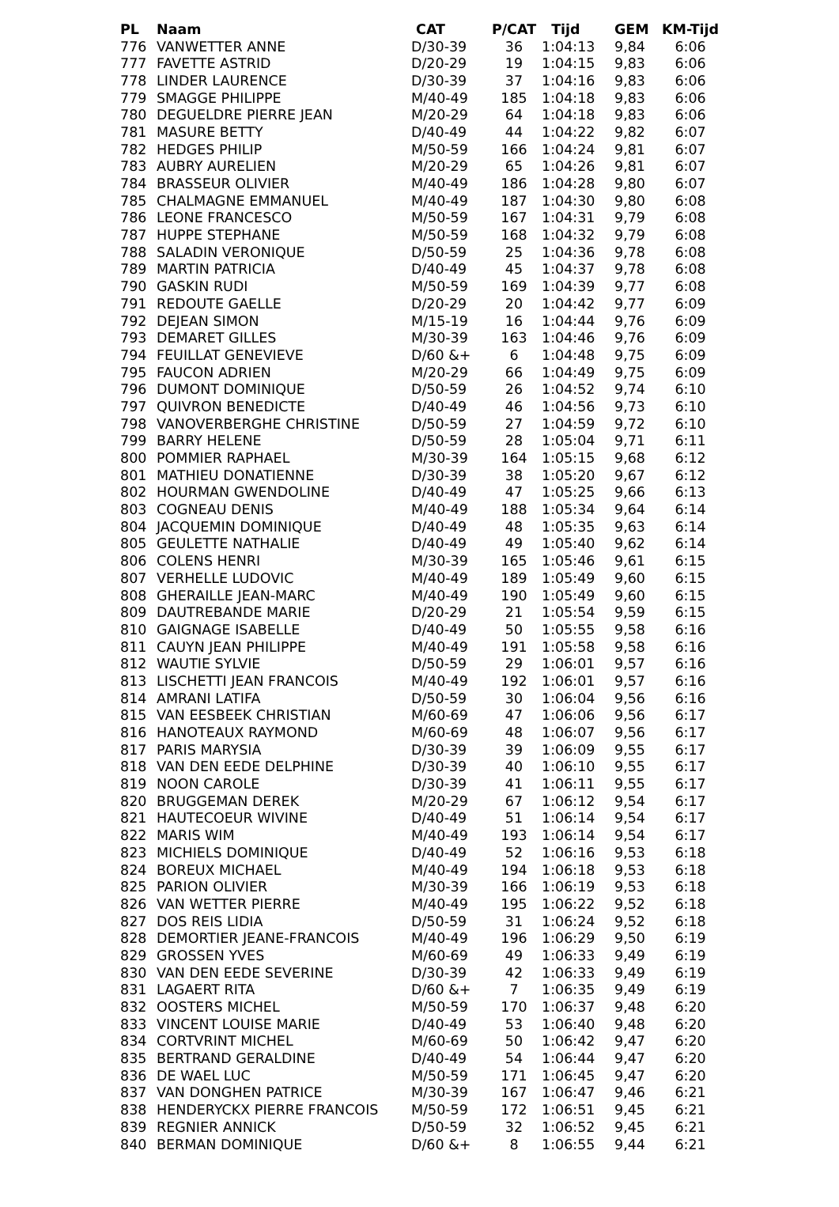| PL | Naam | CAT | P/CAT | Tijd | GEM | KM-Tijd |
| --- | --- | --- | --- | --- | --- | --- |
| 776 | VANWETTER ANNE | D/30-39 | 36 | 1:04:13 | 9,84 | 6:06 |
| 777 | FAVETTE ASTRID | D/20-29 | 19 | 1:04:15 | 9,83 | 6:06 |
| 778 | LINDER LAURENCE | D/30-39 | 37 | 1:04:16 | 9,83 | 6:06 |
| 779 | SMAGGE PHILIPPE | M/40-49 | 185 | 1:04:18 | 9,83 | 6:06 |
| 780 | DEGUELDRE PIERRE JEAN | M/20-29 | 64 | 1:04:18 | 9,83 | 6:06 |
| 781 | MASURE BETTY | D/40-49 | 44 | 1:04:22 | 9,82 | 6:07 |
| 782 | HEDGES PHILIP | M/50-59 | 166 | 1:04:24 | 9,81 | 6:07 |
| 783 | AUBRY AURELIEN | M/20-29 | 65 | 1:04:26 | 9,81 | 6:07 |
| 784 | BRASSEUR OLIVIER | M/40-49 | 186 | 1:04:28 | 9,80 | 6:07 |
| 785 | CHALMAGNE EMMANUEL | M/40-49 | 187 | 1:04:30 | 9,80 | 6:08 |
| 786 | LEONE FRANCESCO | M/50-59 | 167 | 1:04:31 | 9,79 | 6:08 |
| 787 | HUPPE STEPHANE | M/50-59 | 168 | 1:04:32 | 9,79 | 6:08 |
| 788 | SALADIN VERONIQUE | D/50-59 | 25 | 1:04:36 | 9,78 | 6:08 |
| 789 | MARTIN PATRICIA | D/40-49 | 45 | 1:04:37 | 9,78 | 6:08 |
| 790 | GASKIN RUDI | M/50-59 | 169 | 1:04:39 | 9,77 | 6:08 |
| 791 | REDOUTE GAELLE | D/20-29 | 20 | 1:04:42 | 9,77 | 6:09 |
| 792 | DEJEAN SIMON | M/15-19 | 16 | 1:04:44 | 9,76 | 6:09 |
| 793 | DEMARET GILLES | M/30-39 | 163 | 1:04:46 | 9,76 | 6:09 |
| 794 | FEUILLAT GENEVIEVE | D/60 &+ | 6 | 1:04:48 | 9,75 | 6:09 |
| 795 | FAUCON ADRIEN | M/20-29 | 66 | 1:04:49 | 9,75 | 6:09 |
| 796 | DUMONT DOMINIQUE | D/50-59 | 26 | 1:04:52 | 9,74 | 6:10 |
| 797 | QUIVRON BENEDICTE | D/40-49 | 46 | 1:04:56 | 9,73 | 6:10 |
| 798 | VANOVERBERGHE CHRISTINE | D/50-59 | 27 | 1:04:59 | 9,72 | 6:10 |
| 799 | BARRY HELENE | D/50-59 | 28 | 1:05:04 | 9,71 | 6:11 |
| 800 | POMMIER RAPHAEL | M/30-39 | 164 | 1:05:15 | 9,68 | 6:12 |
| 801 | MATHIEU DONATIENNE | D/30-39 | 38 | 1:05:20 | 9,67 | 6:12 |
| 802 | HOURMAN GWENDOLINE | D/40-49 | 47 | 1:05:25 | 9,66 | 6:13 |
| 803 | COGNEAU DENIS | M/40-49 | 188 | 1:05:34 | 9,64 | 6:14 |
| 804 | JACQUEMIN DOMINIQUE | D/40-49 | 48 | 1:05:35 | 9,63 | 6:14 |
| 805 | GEULETTE NATHALIE | D/40-49 | 49 | 1:05:40 | 9,62 | 6:14 |
| 806 | COLENS HENRI | M/30-39 | 165 | 1:05:46 | 9,61 | 6:15 |
| 807 | VERHELLE LUDOVIC | M/40-49 | 189 | 1:05:49 | 9,60 | 6:15 |
| 808 | GHERAILLE JEAN-MARC | M/40-49 | 190 | 1:05:49 | 9,60 | 6:15 |
| 809 | DAUTREBANDE MARIE | D/20-29 | 21 | 1:05:54 | 9,59 | 6:15 |
| 810 | GAIGNAGE ISABELLE | D/40-49 | 50 | 1:05:55 | 9,58 | 6:16 |
| 811 | CAUYN JEAN PHILIPPE | M/40-49 | 191 | 1:05:58 | 9,58 | 6:16 |
| 812 | WAUTIE SYLVIE | D/50-59 | 29 | 1:06:01 | 9,57 | 6:16 |
| 813 | LISCHETTI JEAN FRANCOIS | M/40-49 | 192 | 1:06:01 | 9,57 | 6:16 |
| 814 | AMRANI LATIFA | D/50-59 | 30 | 1:06:04 | 9,56 | 6:16 |
| 815 | VAN EESBEEK CHRISTIAN | M/60-69 | 47 | 1:06:06 | 9,56 | 6:17 |
| 816 | HANOTEAUX RAYMOND | M/60-69 | 48 | 1:06:07 | 9,56 | 6:17 |
| 817 | PARIS MARYSIA | D/30-39 | 39 | 1:06:09 | 9,55 | 6:17 |
| 818 | VAN DEN EEDE DELPHINE | D/30-39 | 40 | 1:06:10 | 9,55 | 6:17 |
| 819 | NOON CAROLE | D/30-39 | 41 | 1:06:11 | 9,55 | 6:17 |
| 820 | BRUGGEMAN DEREK | M/20-29 | 67 | 1:06:12 | 9,54 | 6:17 |
| 821 | HAUTECOEUR WIVINE | D/40-49 | 51 | 1:06:14 | 9,54 | 6:17 |
| 822 | MARIS WIM | M/40-49 | 193 | 1:06:14 | 9,54 | 6:17 |
| 823 | MICHIELS DOMINIQUE | D/40-49 | 52 | 1:06:16 | 9,53 | 6:18 |
| 824 | BOREUX MICHAEL | M/40-49 | 194 | 1:06:18 | 9,53 | 6:18 |
| 825 | PARION OLIVIER | M/30-39 | 166 | 1:06:19 | 9,53 | 6:18 |
| 826 | VAN WETTER PIERRE | M/40-49 | 195 | 1:06:22 | 9,52 | 6:18 |
| 827 | DOS REIS LIDIA | D/50-59 | 31 | 1:06:24 | 9,52 | 6:18 |
| 828 | DEMORTIER JEANE-FRANCOIS | M/40-49 | 196 | 1:06:29 | 9,50 | 6:19 |
| 829 | GROSSEN YVES | M/60-69 | 49 | 1:06:33 | 9,49 | 6:19 |
| 830 | VAN DEN EEDE SEVERINE | D/30-39 | 42 | 1:06:33 | 9,49 | 6:19 |
| 831 | LAGAERT RITA | D/60 &+ | 7 | 1:06:35 | 9,49 | 6:19 |
| 832 | OOSTERS MICHEL | M/50-59 | 170 | 1:06:37 | 9,48 | 6:20 |
| 833 | VINCENT LOUISE MARIE | D/40-49 | 53 | 1:06:40 | 9,48 | 6:20 |
| 834 | CORTVRINT MICHEL | M/60-69 | 50 | 1:06:42 | 9,47 | 6:20 |
| 835 | BERTRAND GERALDINE | D/40-49 | 54 | 1:06:44 | 9,47 | 6:20 |
| 836 | DE WAEL LUC | M/50-59 | 171 | 1:06:45 | 9,47 | 6:20 |
| 837 | VAN DONGHEN PATRICE | M/30-39 | 167 | 1:06:47 | 9,46 | 6:21 |
| 838 | HENDERYCKX PIERRE FRANCOIS | M/50-59 | 172 | 1:06:51 | 9,45 | 6:21 |
| 839 | REGNIER ANNICK | D/50-59 | 32 | 1:06:52 | 9,45 | 6:21 |
| 840 | BERMAN DOMINIQUE | D/60 &+ | 8 | 1:06:55 | 9,44 | 6:21 |